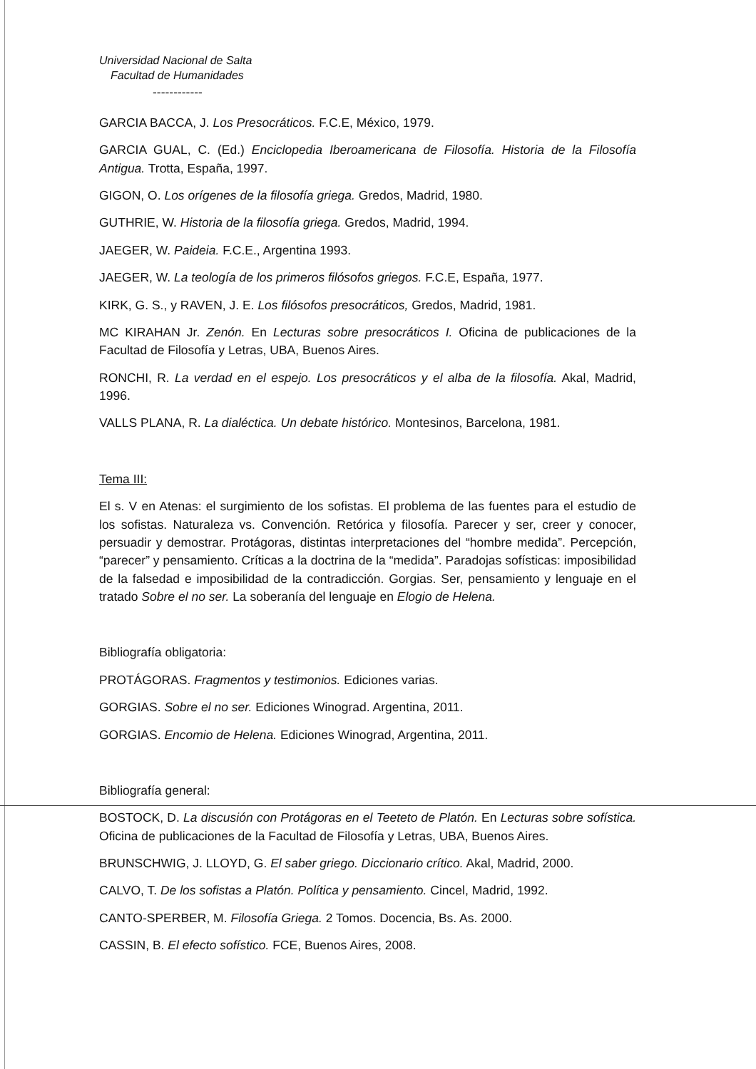Universidad Nacional de Salta
Facultad de Humanidades
------------
GARCIA BACCA, J. Los Presocráticos. F.C.E, México, 1979.
GARCIA GUAL, C. (Ed.) Enciclopedia Iberoamericana de Filosofía. Historia de la Filosofía Antigua. Trotta, España, 1997.
GIGON, O. Los orígenes de la filosofía griega. Gredos, Madrid, 1980.
GUTHRIE, W. Historia de la filosofía griega. Gredos, Madrid, 1994.
JAEGER, W. Paideia. F.C.E., Argentina 1993.
JAEGER, W. La teología de los primeros filósofos griegos. F.C.E, España, 1977.
KIRK, G. S., y RAVEN, J. E. Los filósofos presocráticos, Gredos, Madrid, 1981.
MC KIRAHAN Jr. Zenón. En Lecturas sobre presocráticos I. Oficina de publicaciones de la Facultad de Filosofía y Letras, UBA, Buenos Aires.
RONCHI, R. La verdad en el espejo. Los presocráticos y el alba de la filosofía. Akal, Madrid, 1996.
VALLS PLANA, R. La dialéctica. Un debate histórico. Montesinos, Barcelona, 1981.
Tema III:
El s. V en Atenas: el surgimiento de los sofistas. El problema de las fuentes para el estudio de los sofistas. Naturaleza vs. Convención. Retórica y filosofía. Parecer y ser, creer y conocer, persuadir y demostrar. Protágoras, distintas interpretaciones del “hombre medida”. Percepción, “parecer” y pensamiento. Críticas a la doctrina de la “medida”. Paradojas sofísticas: imposibilidad de la falsedad e imposibilidad de la contradicción. Gorgias. Ser, pensamiento y lenguaje en el tratado Sobre el no ser. La soberanía del lenguaje en Elogio de Helena.
Bibliografía obligatoria:
PROTÁGORAS. Fragmentos y testimonios. Ediciones varias.
GORGIAS. Sobre el no ser. Ediciones Winograd. Argentina, 2011.
GORGIAS. Encomio de Helena. Ediciones Winograd, Argentina, 2011.
Bibliografía general:
BOSTOCK, D. La discusión con Protágoras en el Teeteto de Platón. En Lecturas sobre sofística. Oficina de publicaciones de la Facultad de Filosofía y Letras, UBA, Buenos Aires.
BRUNSCHWIG, J. LLOYD, G. El saber griego. Diccionario crítico. Akal, Madrid, 2000.
CALVO, T. De los sofistas a Platón. Política y pensamiento. Cincel, Madrid, 1992.
CANTO-SPERBER, M. Filosofía Griega. 2 Tomos. Docencia, Bs. As. 2000.
CASSIN, B. El efecto sofístico. FCE, Buenos Aires, 2008.